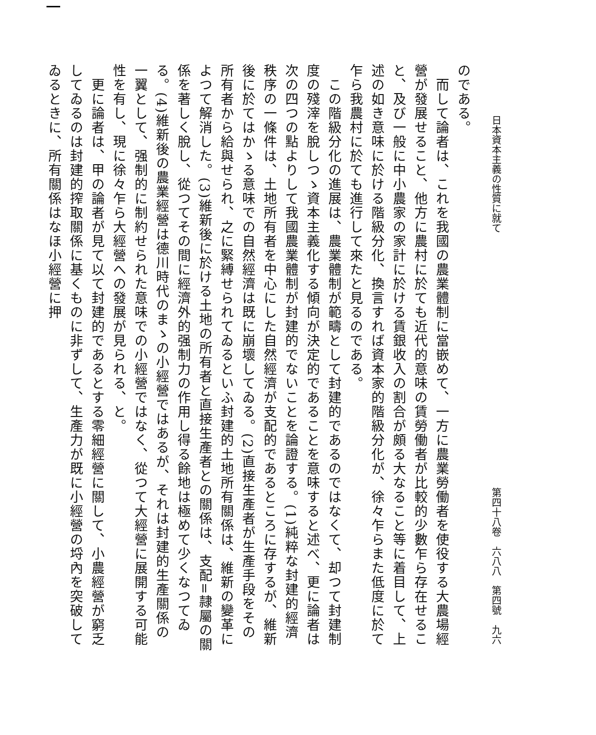日本資本主義の性質に就て 第四十八卷　六八八　第四號　九六
のである。
　而して論者は、これを我國の農業體制に當嵌めて、一方に農業勞働者を使役する大農場經營が發展せること、他方に農村に於ても近代的意味の賃勞働者が比較的少數乍ら存在せること、及び一般に中小農家の家計に於ける賃銀收入の割合が頗る大なること等に着目して、上述の如き意味に於ける階級分化、換言すれば資本家的階級分化が、徐々乍らまた低度に於て乍ら我農村に於ても進行して來たと見るのである。
　この階級分化の進展は、農業體制が範疇として封建的であるのではなくて、却つて封建制度の殘滓を脫しつゝ資本主義化する傾向が決定的であることを意味すると述べ、更に論者は次の四つの點よりして我國農業體制が封建的でないことを論證する。(1)純粹な封建的經濟秩序の一條件は、土地所有者を中心にした自然經濟が支配的であるところに存するが、維新後に於てはかゝる意味での自然經濟は既に崩壞してゐる。(2)直接生產者が生產手段をその所有者から給與せられ、之に緊縛せられてゐるといふ封建的土地所有關係は、維新の變革によつて解消した。(3)維新後に於ける土地の所有者と直接生產者との關係は、支配=隷屬の關係を著しく脫し、從つてその間に經濟外的强制力の作用し得る餘地は極めて少くなつてゐる。(4)維新後の農業經營は德川時代のまゝの小經營ではあるが、それは封建的生產關係の一翼として、强制的に制約せられた意味での小經營ではなく、從つて大經營に展開する可能性を有し、現に徐々乍ら大經營への發展が見られる、と。
　更に論者は、甲の論者が見て以て封建的であるとする零細經營に關して、小農經營が窮乏してゐるのは封建的搾取關係に基くものに非ずして、生產力が既に小經營の埒內を突破してゐるときに、所有關係はなほ小經營に押